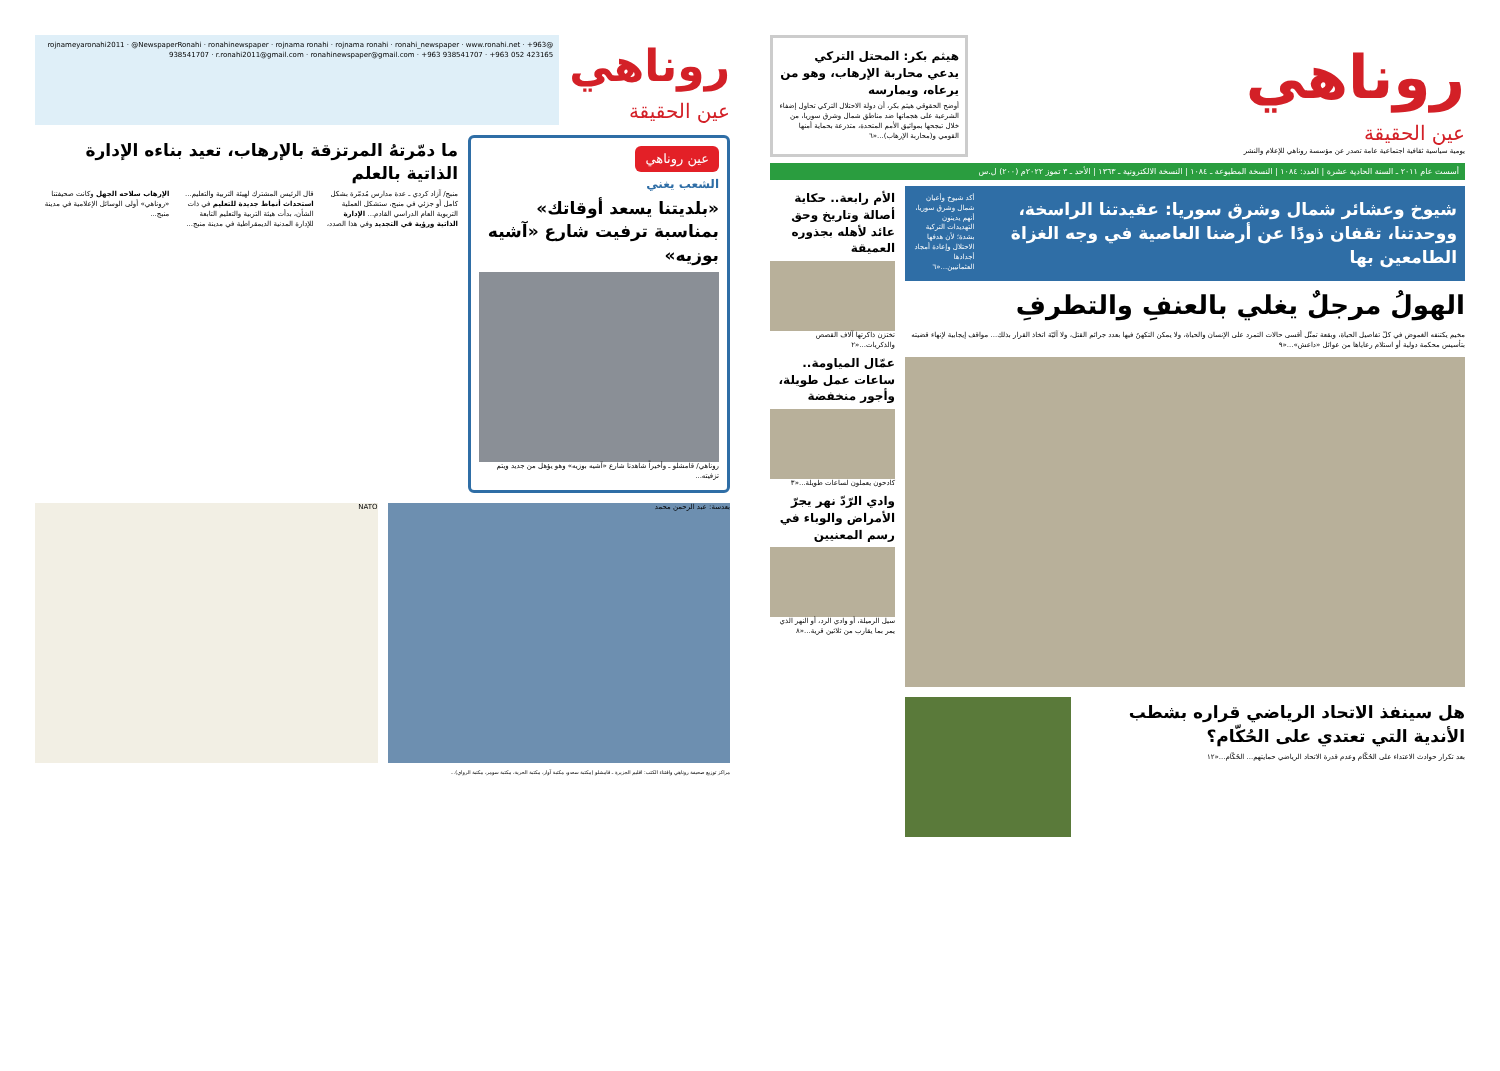روناهي
عين الحقيقة
يومية سياسية ثقافية اجتماعية عامة تصدر عن مؤسسة روناهي للإعلام والنشر
هيثم بكر: المحتل التركي يدعي محاربة الإرهاب، وهو من يرعاه، ويمارسه
أوضح الحقوقي هيثم بكر، أن دولة الاحتلال التركي تحاول إضفاء الشرعية على هجماتها ضد مناطق شمال وشرق سوريا، من خلال تبجحها بمواثيق الأمم المتحدة، متذرعة بحماية أمنها القومي و(محاربة الإرهاب)...«٦
أسست عام ٢٠١١ ـ السنة الحادية عشرة | العدد: ١٠٨٤ | النسخة المطبوعة ـ ١٠٨٤ | النسخة الالكترونية ـ ١٣٦٣ | الأحد ـ ٣ تموز ٢٠٢٢م (٢٠٠) ل.س
شيوخ وعشائر شمال وشرق سوريا: عقيدتنا الراسخة، ووحدتنا، تقفان ذودًا عن أرضنا العاصية في وجه الغزاة الطامعين بها
أكد شيوخ وأعيان شمال وشرق سوريا، أنهم يدينون التهديدات التركية بشدة؛ لأن هدفها الاحتلال وإعادة أمجاد أجدادها العثمانيين...«٦
الهولُ مرجلٌ يغلي بالعنفِ والتطرفِ
مخيم يكتنفه الغموض في كلّ تفاصيل الحياة، وبقعة تمثّل أقسى حالات التمرد على الإنسان والحياة، ولا يمكن التكهنُ فيها بعدد جرائم القتل، ولا آليّة اتخاذ القرار بذلك... مواقف إيجابية لإنهاء قضيته بتأسيس محكمة دولية أو استلام رعاياها من عوائل «داعش»...«٩
هل سينفذ الاتحاد الرياضي قراره بشطب الأندية التي تعتدي على الحُكّام؟
بعد تكرار حوادث الاعتداء على الحُكّام وعدم قدرة الاتحاد الرياضي حمايتهم... الحُكّام...«١٢
الأم رابعة.. حكاية أصالة وتاريخ وحق عائد لأهله بجذوره العميقة
تختزن ذاكرتها آلاف القصص والذكريات...«٢
عمّال المياومة.. ساعات عمل طويلة، وأجور منخفضة
كادحون يعملون لساعات طويلة...«٣
وادي الرّدّ نهر يجرّ الأمراض والوباء في رسم المعنيين
سيل الرميلة، أو وادي الرد، أو النهر الذي يمر بما يقارب من ثلاثين قرية...«٨
روناهي
عين الحقيقة
@rojnameyaronahi2011 · @NewspaperRonahi · ronahinewspaper · rojnama ronahi · rojnama ronahi · ronahi_newspaper · www.ronahi.net · +963 938541707 · r.ronahi2011@gmail.com · ronahinewspaper@gmail.com · +963 938541707 · +963 052 423165
عين روناهي
الشعب يغني
«بلديتنا يسعد أوقاتك» بمناسبة ترفيت شارع «آشيه بوزيه»
روناهي/ قامشلو ـ وأخيراً شاهدنا شارع «آشيه بوزيه» وهو يؤهل من جديد ويتم تزفيته...
ما دمّرتهُ المرتزقة بالإرهاب، تعيد بناءه الإدارة الذاتية بالعلم
منبج/ آزاد كردي ـ عدة مدارس مُدمّرة بشكل كامل أو جزئي في منبج، ستشكل العملية التربوية العام الدراسي القادم... الإدارة الذاتية ورؤية في التجديد وفي هذا الصدد، قال الرئيس المشترك لهيئة التربية والتعليم... استحداث أنماط جديدة للتعليم في ذات الشأن، بدأت هيئة التربية والتعليم التابعة للإدارة المدنية الديمقراطية في مدينة منبج... الإرهاب سلاحه الجهل وكانت صحيفتنا «روناهي» أولى الوسائل الإعلامية في مدينة منبج...
بعدسة: عبد الرحمن محمد NATO
مراكز توزيع صحيفة روناهي واقتناء الكتب: اقليم الجزيرة ـ قامشلو (مكتبة سعدو، مكتبة آوار، مكتبة الحرية، مكتبة سومر، مكتبة الرواي)...